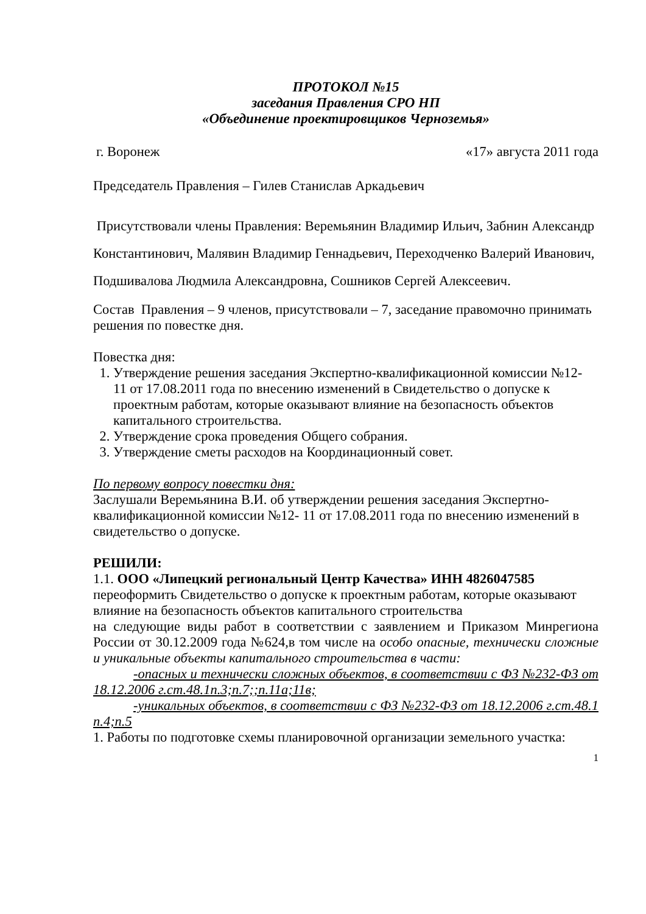ПРОТОКОЛ №15
заседания Правления СРО НП
«Объединение проектировщиков Черноземья»
г. Воронеж «17» августа 2011 года
Председатель Правления – Гилев Станислав Аркадьевич
Присутствовали члены Правления: Веремьянин Владимир Ильич, Забнин Александр Константинович, Малявин Владимир Геннадьевич, Переходченко Валерий Иванович, Подшивалова Людмила Александровна, Сошников Сергей Алексеевич.
Состав Правления – 9 членов, присутствовали – 7, заседание правомочно принимать решения по повестке дня.
Повестка дня:
1. Утверждение решения заседания Экспертно-квалификационной комиссии №12- 11 от 17.08.2011 года по внесению изменений в Свидетельство о допуске к проектным работам, которые оказывают влияние на безопасность объектов капитального строительства.
2. Утверждение срока проведения Общего собрания.
3. Утверждение сметы расходов на Координационный совет.
По первому вопросу повестки дня:
Заслушали Веремьянина В.И. об утверждении решения заседания Экспертно-квалификационной комиссии №12- 11 от 17.08.2011 года по внесению изменений в свидетельство о допуске.
РЕШИЛИ:
1.1. ООО «Липецкий региональный Центр Качества» ИНН 4826047585 переоформить Свидетельство о допуске к проектным работам, которые оказывают влияние на безопасность объектов капитального строительства
на следующие виды работ в соответствии с заявлением и Приказом Минрегиона России от 30.12.2009 года №624,в том числе на особо опасные, технически сложные и уникальные объекты капитального строительства в части:
-опасных и технически сложных объектов, в соответствии с ФЗ №232-ФЗ от 18.12.2006 г.ст.48.1п.3;п.7;;п.11а;11в;
-уникальных объектов, в соответствии с ФЗ №232-ФЗ от 18.12.2006 г.ст.48.1 п.4;п.5
1. Работы по подготовке схемы планировочной организации земельного участка:
1